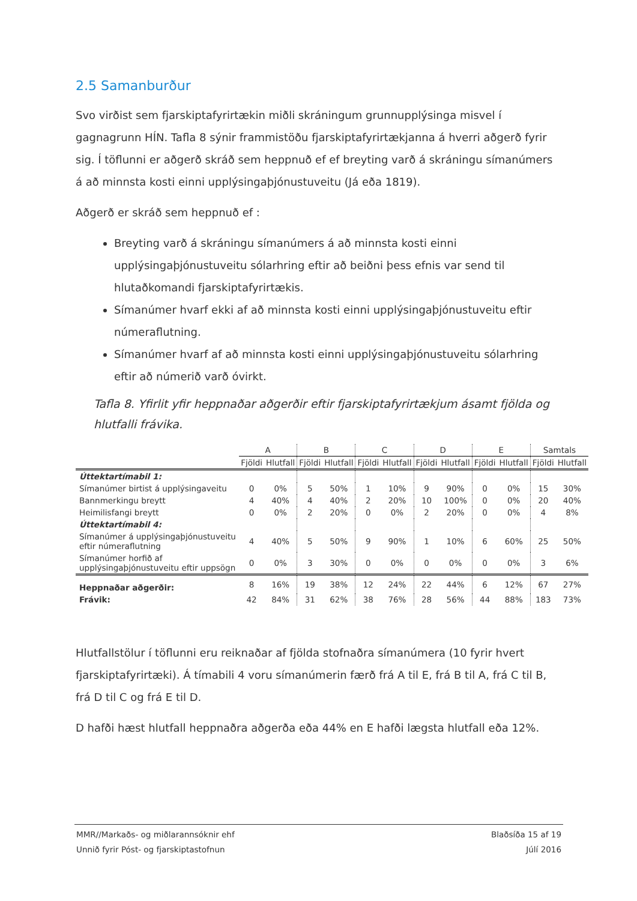2.5 Samanburður
Svo virðist sem fjarskiptafyrirtækin miðli skráningum grunnupplýsinga misvel í gagnagrunn HÍN. Tafla 8 sýnir frammistöðu fjarskiptafyrirtækjanna á hverri aðgerð fyrir sig. Í töflunni er aðgerð skráð sem heppnuð ef ef breyting varð á skráningu símanúmers á að minnsta kosti einni upplýsingaþjónustuveitu (Já eða 1819).
Aðgerð er skráð sem heppnuð ef :
Breyting varð á skráningu símanúmers á að minnsta kosti einni upplýsingaþjónustuveitu sólarhring eftir að beiðni þess efnis var send til hlutaðkomandi fjarskiptafyrirtækis.
Símanúmer hvarf ekki af að minnsta kosti einni upplýsingaþjónustuveitu eftir númeraflutning.
Símanúmer hvarf af að minnsta kosti einni upplýsingaþjónustuveitu sólarhring eftir að númerið varð óvirkt.
Tafla 8. Yfirlit yfir heppnaðar aðgerðir eftir fjarskiptafyrirtækjum ásamt fjölda og hlutfalli frávika.
| | A | | B | | C | | D | | E | | Samtals | |
| --- | --- | --- | --- | --- | --- | --- | --- | --- | --- | --- | --- | --- |
| | Fjöldi | Hlutfall | Fjöldi | Hlutfall | Fjöldi | Hlutfall | Fjöldi | Hlutfall | Fjöldi | Hlutfall | Fjöldi | Hlutfall |
| Úttektartímabil 1: | | | | | | | | | | | | |
| Símanúmer birtist á upplýsingaveitu | 0 | 0% | 5 | 50% | 1 | 10% | 9 | 90% | 0 | 0% | 15 | 30% |
| Bannmerkingu breytt | 4 | 40% | 4 | 40% | 2 | 20% | 10 | 100% | 0 | 0% | 20 | 40% |
| Heimilisfangi breytt | 0 | 0% | 2 | 20% | 0 | 0% | 2 | 20% | 0 | 0% | 4 | 8% |
| Úttektartímabil 4: | | | | | | | | | | | | |
| Símanúmer á upplýsingaþjónustuveitu eftir númeraflutning | 4 | 40% | 5 | 50% | 9 | 90% | 1 | 10% | 6 | 60% | 25 | 50% |
| Símanúmer horfið af upplýsingaþjónustuveitu eftir uppsögn | 0 | 0% | 3 | 30% | 0 | 0% | 0 | 0% | 0 | 0% | 3 | 6% |
| Heppnaðar aðgerðir: | 8 | 16% | 19 | 38% | 12 | 24% | 22 | 44% | 6 | 12% | 67 | 27% |
| Frávik: | 42 | 84% | 31 | 62% | 38 | 76% | 28 | 56% | 44 | 88% | 183 | 73% |
Hlutfallstölur í töflunni eru reiknaðar af fjölda stofnaðra símanúmera (10 fyrir hvert fjarskiptafyrirtæki). Á tímabili 4 voru símanúmerin færð frá A til E, frá B til A, frá C til B, frá D til C og frá E til D.
D hafði hæst hlutfall heppnaðra aðgerða eða 44% en E hafði lægsta hlutfall eða 12%.
MMR//Markaðs- og miðlarannsóknir ehf Blaðsíða 15 af 19
Unnið fyrir Póst- og fjarskiptastofnun Júlí 2016